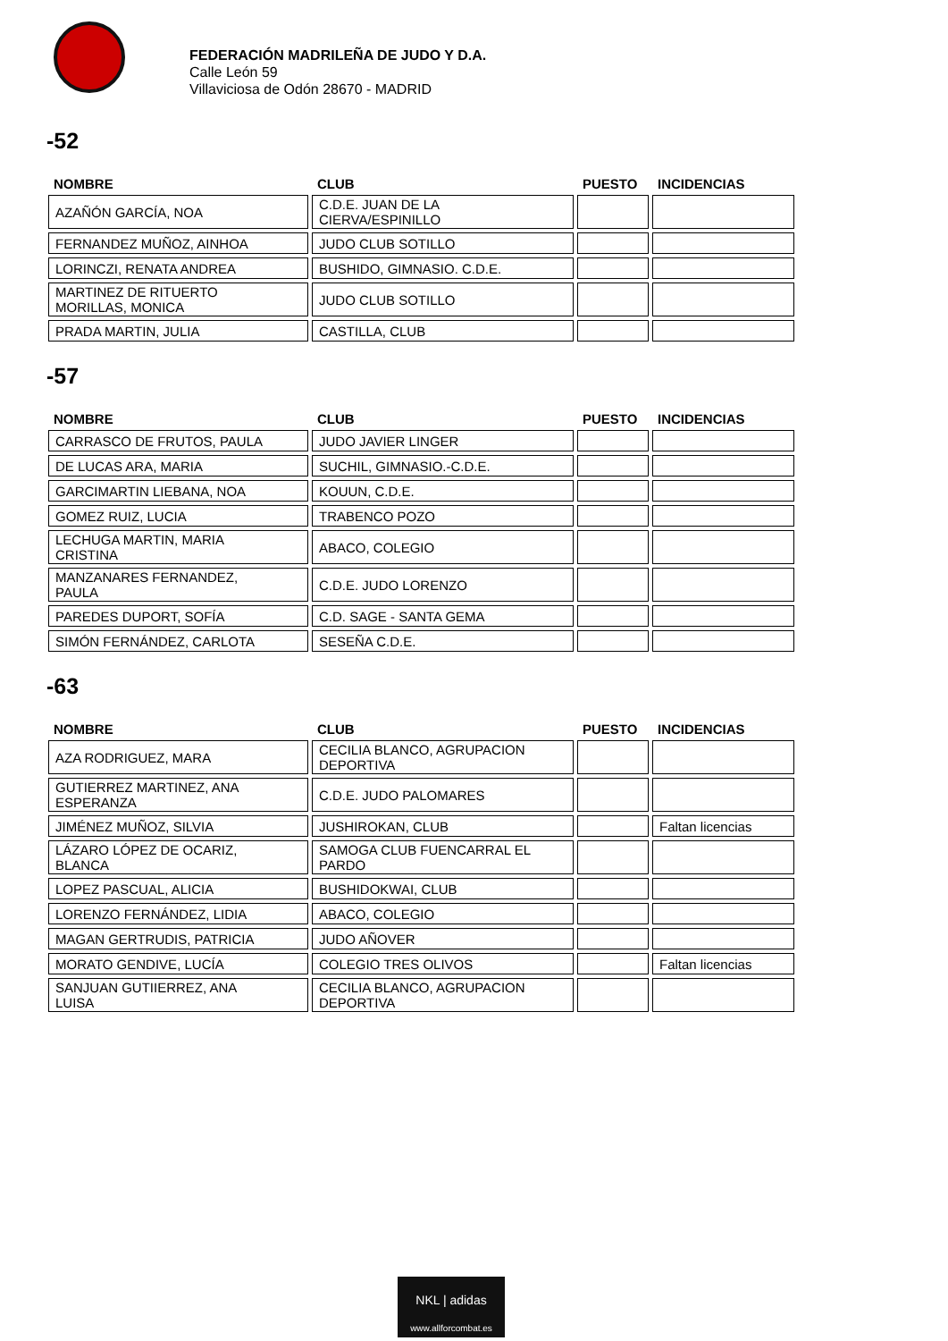FEDERACIÓN MADRILEÑA DE JUDO Y D.A.
Calle León 59
Villaviciosa de Odón 28670 - MADRID
-52
| NOMBRE | CLUB | PUESTO | INCIDENCIAS |
| --- | --- | --- | --- |
| AZAÑÓN GARCÍA, NOA | C.D.E. JUAN DE LA CIERVA/ESPINILLO | | |
| FERNANDEZ MUÑOZ, AINHOA | JUDO CLUB SOTILLO | | |
| LORINCZI, RENATA ANDREA | BUSHIDO, GIMNASIO. C.D.E. | | |
| MARTINEZ DE RITUERTO MORILLAS, MONICA | JUDO CLUB SOTILLO | | |
| PRADA MARTIN, JULIA | CASTILLA, CLUB | | |
-57
| NOMBRE | CLUB | PUESTO | INCIDENCIAS |
| --- | --- | --- | --- |
| CARRASCO DE FRUTOS, PAULA | JUDO JAVIER LINGER | | |
| DE LUCAS ARA, MARIA | SUCHIL, GIMNASIO.-C.D.E. | | |
| GARCIMARTIN LIEBANA, NOA | KOUUN, C.D.E. | | |
| GOMEZ RUIZ, LUCIA | TRABENCO POZO | | |
| LECHUGA MARTIN, MARIA CRISTINA | ABACO, COLEGIO | | |
| MANZANARES FERNANDEZ, PAULA | C.D.E. JUDO LORENZO | | |
| PAREDES DUPORT, SOFÍA | C.D. SAGE - SANTA GEMA | | |
| SIMÓN FERNÁNDEZ, CARLOTA | SESEÑA C.D.E. | | |
-63
| NOMBRE | CLUB | PUESTO | INCIDENCIAS |
| --- | --- | --- | --- |
| AZA RODRIGUEZ, MARA | CECILIA BLANCO, AGRUPACION DEPORTIVA | | |
| GUTIERREZ MARTINEZ, ANA ESPERANZA | C.D.E. JUDO PALOMARES | | |
| JIMÉNEZ MUÑOZ, SILVIA | JUSHIROKAN, CLUB | | Faltan licencias |
| LÁZARO LÓPEZ DE OCARIZ, BLANCA | SAMOGA CLUB FUENCARRAL EL PARDO | | |
| LOPEZ PASCUAL, ALICIA | BUSHIDOKWAI, CLUB | | |
| LORENZO FERNÁNDEZ, LIDIA | ABACO, COLEGIO | | |
| MAGAN GERTRUDIS, PATRICIA | JUDO AÑOVER | | |
| MORATO GENDIVE, LUCÍA | COLEGIO TRES OLIVOS | | Faltan licencias |
| SANJUAN GUTIIERREZ, ANA LUISA | CECILIA BLANCO, AGRUPACION DEPORTIVA | | |
NKL | adidas
www.allforcombat.es